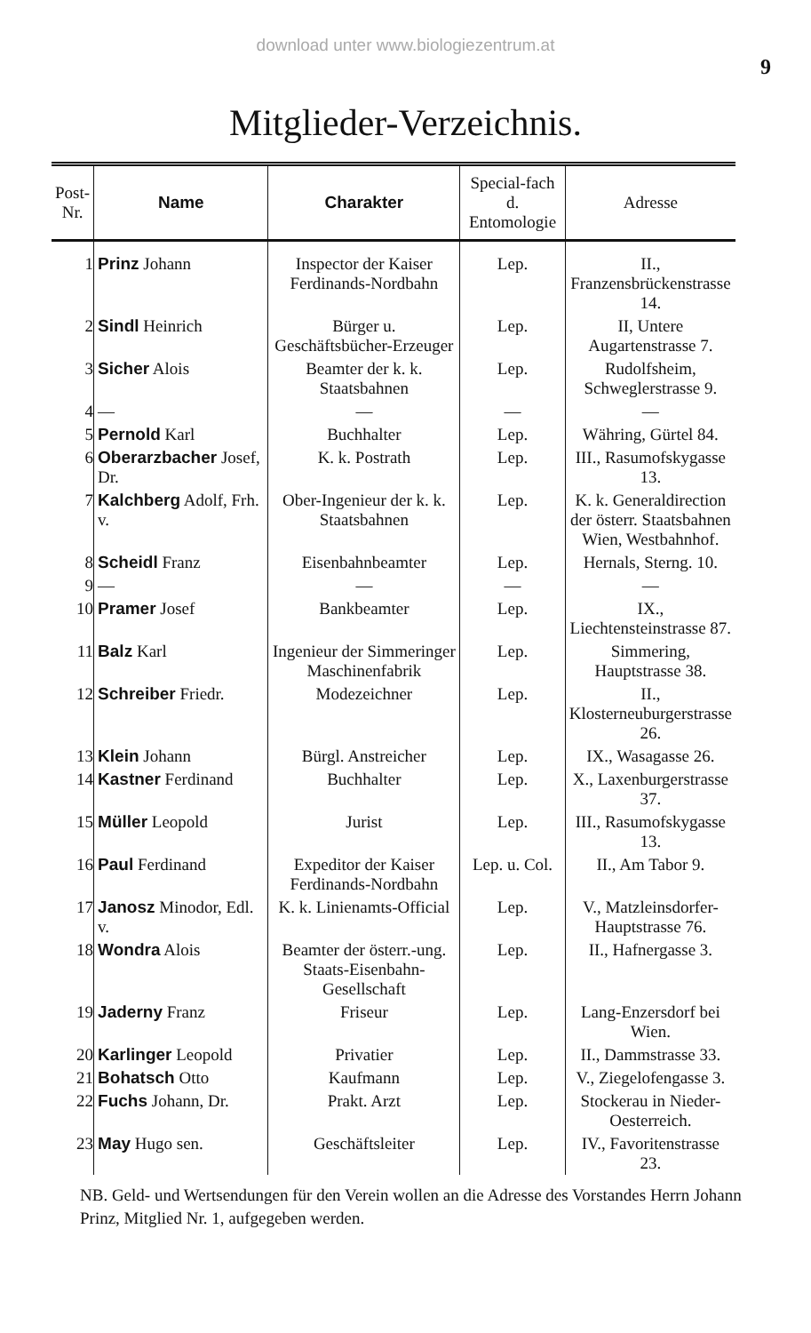download unter www.biologiezentrum.at
9
Mitglieder-Verzeichnis.
| Post-Nr. | Name | Charakter | Special-fach d. Entomologie | Adresse |
| --- | --- | --- | --- | --- |
| 1 | Prinz Johann | Inspector der Kaiser Ferdinands-Nordbahn | Lep. | II., Franzensbrückenstrasse 14. |
| 2 | Sindl Heinrich | Bürger u. Geschäftsbücher-Erzeuger | Lep. | II, Untere Augartenstrasse 7. |
| 3 | Sicher Alois | Beamter der k. k. Staatsbahnen | Lep. | Rudolfsheim, Schweglerstrasse 9. |
| 4 | — | — | — | — |
| 5 | Pernold Karl | Buchhalter | Lep. | Währing, Gürtel 84. |
| 6 | Oberarzbacher Josef, Dr. | K. k. Postrath | Lep. | III., Rasumofskygasse 13. |
| 7 | Kalchberg Adolf, Frh. v. | Ober-Ingenieur der k. k. Staatsbahnen | Lep. | K. k. Generaldirection der österr. Staatsbahnen Wien, Westbahnhof. |
| 8 | Scheidl Franz | Eisenbahnbeamter | Lep. | Hernals, Sterng. 10. |
| 9 | — | — | — | — |
| 10 | Pramer Josef | Bankbeamter | Lep. | IX., Liechtensteinstrasse 87. |
| 11 | Balz Karl | Ingenieur der Simmeringer Maschinenfabrik | Lep. | Simmering, Hauptstrasse 38. |
| 12 | Schreiber Friedr. | Modezeichner | Lep. | II., Klosterneuburgerstrasse 26. |
| 13 | Klein Johann | Bürgl. Anstreicher | Lep. | IX., Wasagasse 26. |
| 14 | Kastner Ferdinand | Buchhalter | Lep. | X., Laxenburgerstrasse 37. |
| 15 | Müller Leopold | Jurist | Lep. | III., Rasumofskygasse 13. |
| 16 | Paul Ferdinand | Expeditor der Kaiser Ferdinands-Nordbahn | Lep. u. Col. | II., Am Tabor 9. |
| 17 | Janosz Minodor, Edl. v. | K. k. Linienamts-Official | Lep. | V., Matzleinsdorfer-Hauptstrasse 76. |
| 18 | Wondra Alois | Beamter der österr.-ung. Staats-Eisenbahn-Gesellschaft | Lep. | II., Hafnergasse 3. |
| 19 | Jaderny Franz | Friseur | Lep. | Lang-Enzersdorf bei Wien. |
| 20 | Karlinger Leopold | Privatier | Lep. | II., Dammstrasse 33. |
| 21 | Bohatsch Otto | Kaufmann | Lep. | V., Ziegelofengasse 3. |
| 22 | Fuchs Johann, Dr. | Prakt. Arzt | Lep. | Stockerau in Nieder-Oesterreich. |
| 23 | May Hugo sen. | Geschäftsleiter | Lep. | IV., Favoritenstrasse 23. |
NB. Geld- und Wertsendungen für den Verein wollen an die Adresse des Vorstandes Herrn Johann Prinz, Mitglied Nr. 1, aufgegeben werden.